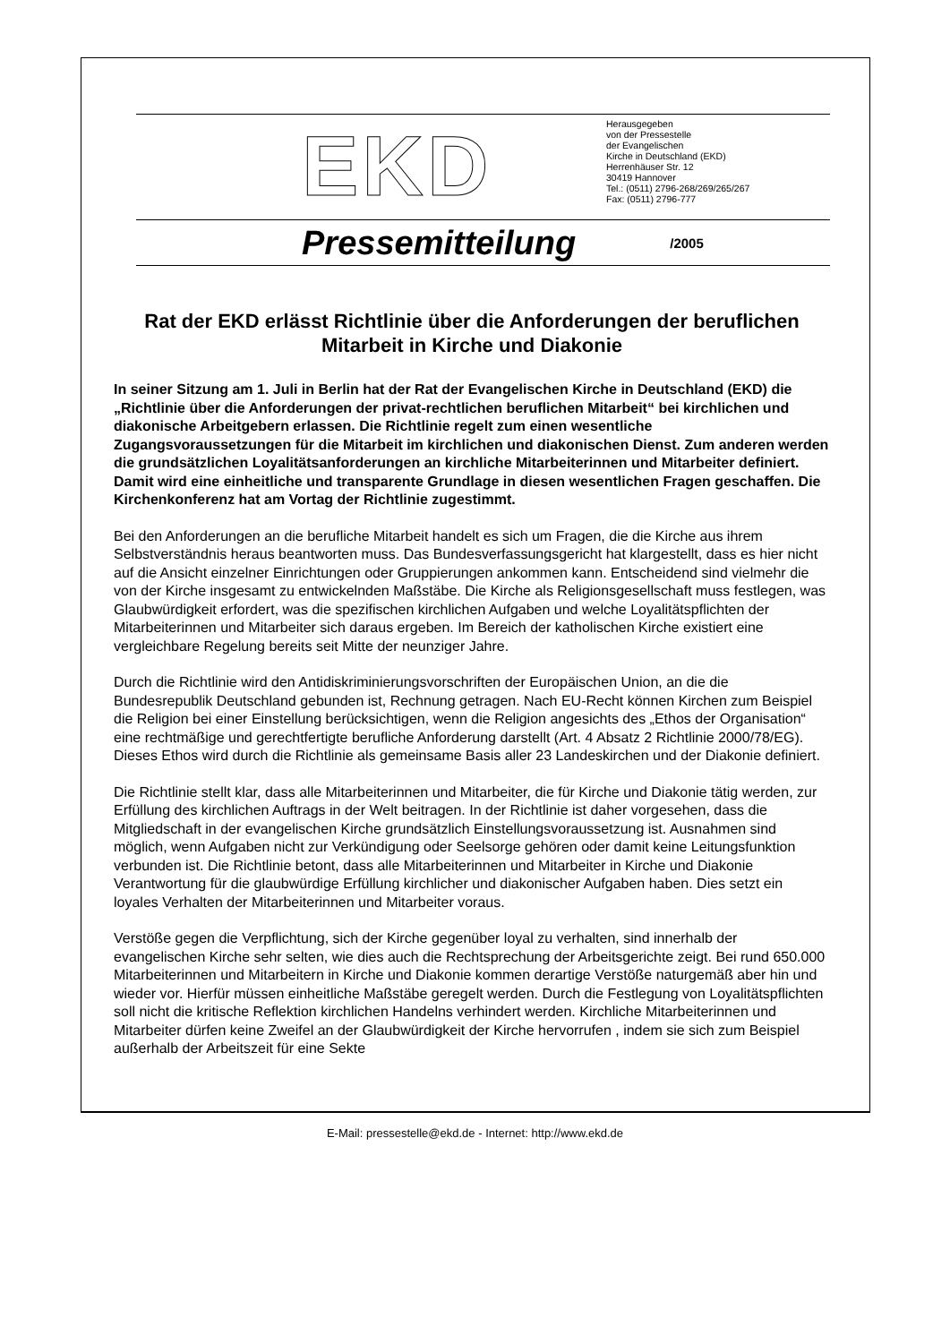EKD
Herausgegeben
von der Pressestelle
der Evangelischen
Kirche in Deutschland (EKD)
Herrenhäuser Str. 12
30419 Hannover
Tel.: (0511) 2796-268/269/265/267
Fax: (0511) 2796-777
Pressemitteilung /2005
Rat der EKD erlässt Richtlinie über die Anforderungen der beruflichen Mitarbeit in Kirche und Diakonie
In seiner Sitzung am 1. Juli in Berlin hat der Rat der Evangelischen Kirche in Deutschland (EKD) die „Richtlinie über die Anforderungen der privat-rechtlichen beruflichen Mitarbeit“ bei kirchlichen und diakonische Arbeitgebern erlassen. Die Richtlinie regelt zum einen wesentliche Zugangsvoraussetzungen für die Mitarbeit im kirchlichen und diakonischen Dienst. Zum anderen werden die grundsätzlichen Loyalitätsanforderungen an kirchliche Mitarbeiterinnen und Mitarbeiter definiert. Damit wird eine einheitliche und transparente Grundlage in diesen wesentlichen Fragen geschaffen. Die Kirchenkonferenz hat am Vortag der Richtlinie zugestimmt.
Bei den Anforderungen an die berufliche Mitarbeit handelt es sich um Fragen, die die Kirche aus ihrem Selbstverständnis heraus beantworten muss. Das Bundesverfassungsgericht hat klargestellt, dass es hier nicht auf die Ansicht einzelner Einrichtungen oder Gruppierungen ankommen kann. Entscheidend sind vielmehr die von der Kirche insgesamt zu entwickelnden Maßstäbe. Die Kirche als Religionsgesellschaft muss festlegen, was Glaubwürdigkeit erfordert, was die spezifischen kirchlichen Aufgaben und welche Loyalitätspflichten der Mitarbeiterinnen und Mitarbeiter sich daraus ergeben. Im Bereich der katholischen Kirche existiert eine vergleichbare Regelung bereits seit Mitte der neunziger Jahre.
Durch die Richtlinie wird den Antidiskriminierungsvorschriften der Europäischen Union, an die die Bundesrepublik Deutschland gebunden ist, Rechnung getragen. Nach EU-Recht können Kirchen zum Beispiel die Religion bei einer Einstellung berücksichtigen, wenn die Religion angesichts des „Ethos der Organisation“ eine rechtmäßige und gerechtfertigte berufliche Anforderung darstellt (Art. 4 Absatz 2 Richtlinie 2000/78/EG). Dieses Ethos wird durch die Richtlinie als gemeinsame Basis aller 23 Landeskirchen und der Diakonie definiert.
Die Richtlinie stellt klar, dass alle Mitarbeiterinnen und Mitarbeiter, die für Kirche und Diakonie tätig werden, zur Erfüllung des kirchlichen Auftrags in der Welt beitragen. In der Richtlinie ist daher vorgesehen, dass die Mitgliedschaft in der evangelischen Kirche grundsätzlich Einstellungsvoraussetzung ist. Ausnahmen sind möglich, wenn Aufgaben nicht zur Verkündigung oder Seelsorge gehören oder damit keine Leitungsfunktion verbunden ist. Die Richtlinie betont, dass alle Mitarbeiterinnen und Mitarbeiter in Kirche und Diakonie Verantwortung für die glaubwürdige Erfüllung kirchlicher und diakonischer Aufgaben haben. Dies setzt ein loyales Verhalten der Mitarbeiterinnen und Mitarbeiter voraus.
Verstöße gegen die Verpflichtung, sich der Kirche gegenüber loyal zu verhalten, sind innerhalb der evangelischen Kirche sehr selten, wie dies auch die Rechtsprechung der Arbeitsgerichte zeigt. Bei rund 650.000 Mitarbeiterinnen und Mitarbeitern in Kirche und Diakonie kommen derartige Verstöße naturgemäß aber hin und wieder vor. Hierfür müssen einheitliche Maßstäbe geregelt werden. Durch die Festlegung von Loyalitätspflichten soll nicht die kritische Reflektion kirchlichen Handelns verhindert werden. Kirchliche Mitarbeiterinnen und Mitarbeiter dürfen keine Zweifel an der Glaubwürdigkeit der Kirche hervorrufen , indem sie sich zum Beispiel außerhalb der Arbeitszeit für eine Sekte
E-Mail: pressestelle@ekd.de - Internet: http://www.ekd.de